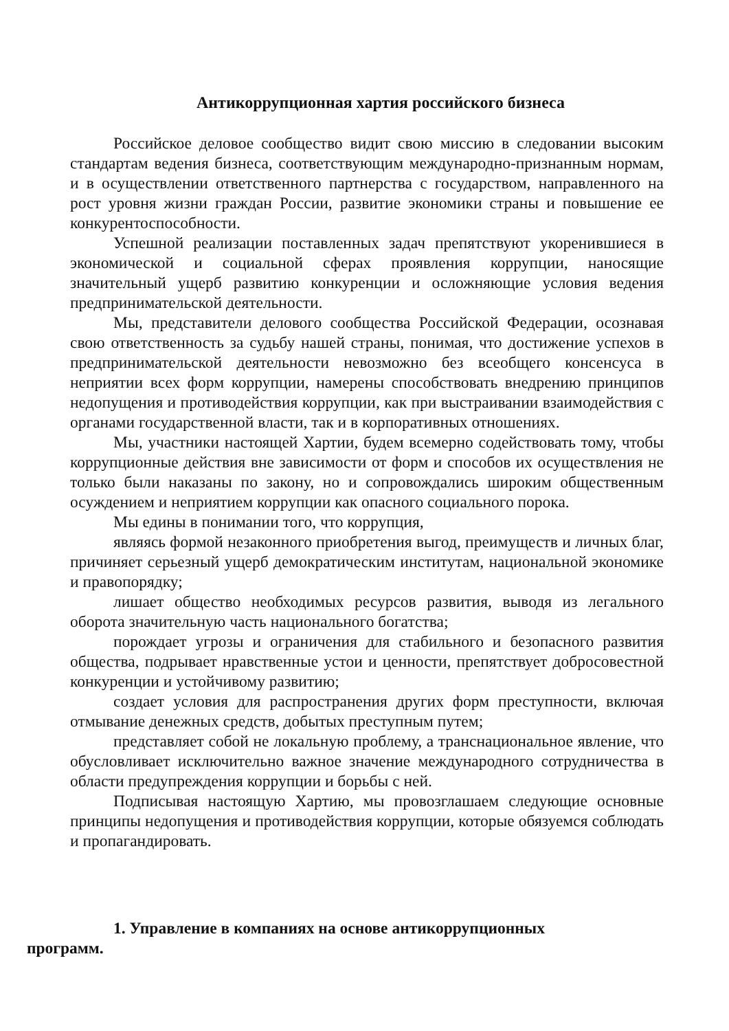Антикоррупционная хартия российского бизнеса
Российское деловое сообщество видит свою миссию в следовании высоким стандартам ведения бизнеса, соответствующим международно-признанным нормам, и в осуществлении ответственного партнерства с государством, направленного на рост уровня жизни граждан России, развитие экономики страны и повышение ее конкурентоспособности.
Успешной реализации поставленных задач препятствуют укоренившиеся в экономической и социальной сферах проявления коррупции, наносящие значительный ущерб развитию конкуренции и осложняющие условия ведения предпринимательской деятельности.
Мы, представители делового сообщества Российской Федерации, осознавая свою ответственность за судьбу нашей страны, понимая, что достижение успехов в предпринимательской деятельности невозможно без всеобщего консенсуса в неприятии всех форм коррупции, намерены способствовать внедрению принципов недопущения и противодействия коррупции, как при выстраивании взаимодействия с органами государственной власти, так и в корпоративных отношениях.
Мы, участники настоящей Хартии, будем всемерно содействовать тому, чтобы коррупционные действия вне зависимости от форм и способов их осуществления не только были наказаны по закону, но и сопровождались широким общественным осуждением и неприятием коррупции как опасного социального порока.
Мы едины в понимании того, что коррупция,
являясь формой незаконного приобретения выгод, преимуществ и личных благ, причиняет серьезный ущерб демократическим институтам, национальной экономике и правопорядку;
лишает общество необходимых ресурсов развития, выводя из легального оборота значительную часть национального богатства;
порождает угрозы и ограничения для стабильного и безопасного развития общества, подрывает нравственные устои и ценности, препятствует добросовестной конкуренции и устойчивому развитию;
создает условия для распространения других форм преступности, включая отмывание денежных средств, добытых преступным путем;
представляет собой не локальную проблему, а транснациональное явление, что обусловливает исключительно важное значение международного сотрудничества в области предупреждения коррупции и борьбы с ней.
Подписывая настоящую Хартию, мы провозглашаем следующие основные принципы недопущения и противодействия коррупции, которые обязуемся соблюдать и пропагандировать.
1. Управление в компаниях на основе антикоррупционных
программ.